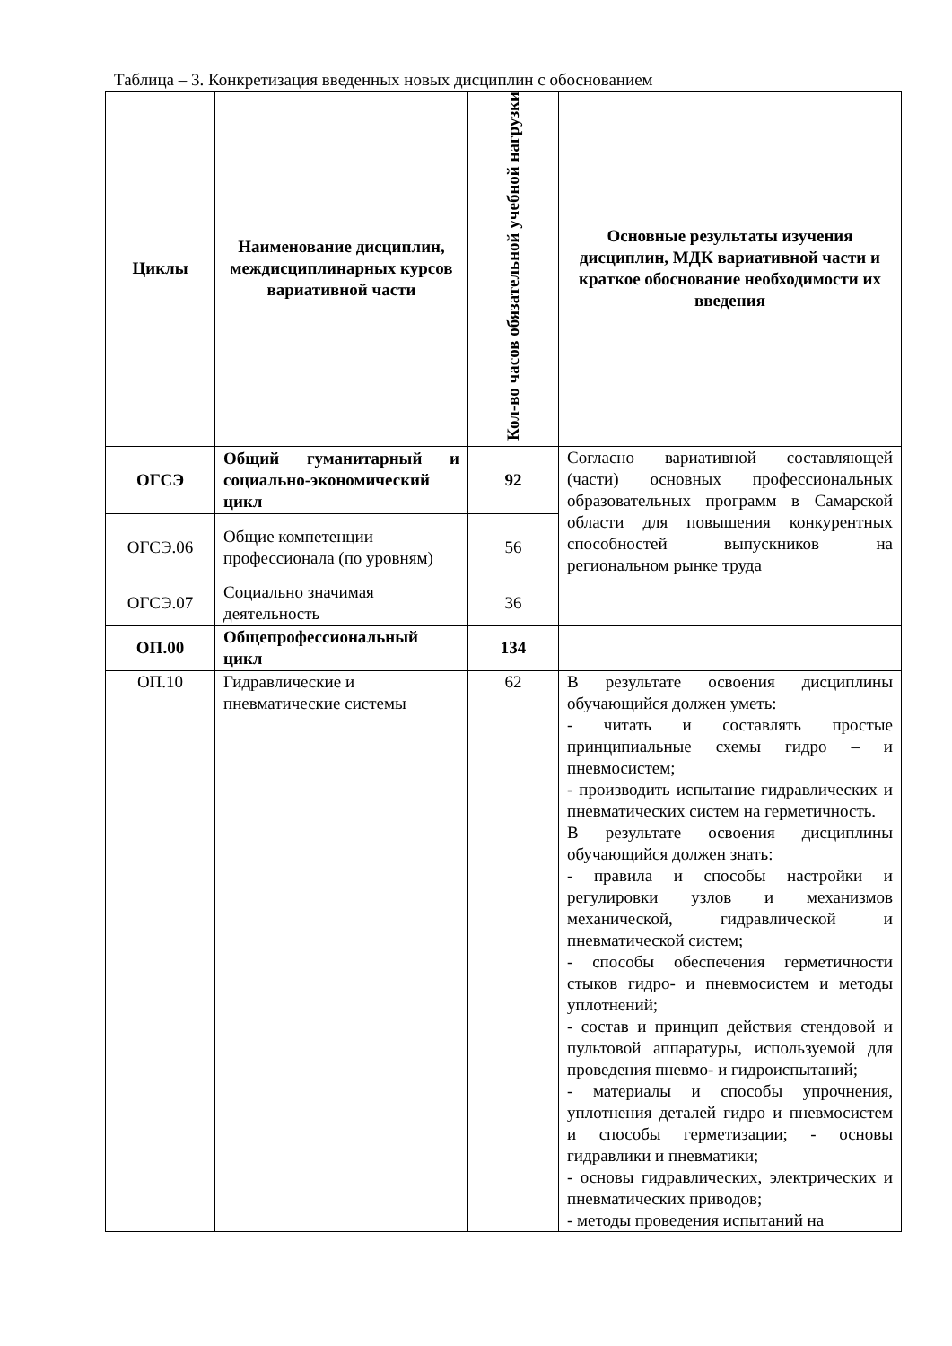Таблица – 3. Конкретизация введенных новых дисциплин с обоснованием
| Циклы | Наименование дисциплин, междисциплинарных курсов вариативной части | Кол-во часов обязательной учебной нагрузки | Основные результаты изучения дисциплин, МДК вариативной части и краткое обоснование необходимости их введения |
| --- | --- | --- | --- |
| ОГСЭ | Общий гуманитарный и социально-экономический цикл | 92 | Согласно вариативной составляющей (части) основных профессиональных образовательных программ в Самарской области для повышения конкурентных способностей выпускников на региональном рынке труда |
| ОГСЭ.06 | Общие компетенции профессионала (по уровням) | 56 | |
| ОГСЭ.07 | Социально значимая деятельность | 36 | |
| ОП.00 | Общепрофессиональный цикл | 134 | |
| ОП.10 | Гидравлические и пневматические системы | 62 | В результате освоения дисциплины обучающийся должен уметь: - читать и составлять простые принципиальные схемы гидро – и пневмосистем; - производить испытание гидравлических и пневматических систем на герметичность. В результате освоения дисциплины обучающийся должен знать: - правила и способы настройки и регулировки узлов и механизмов механической, гидравлической и пневматической систем; - способы обеспечения герметичности стыков гидро- и пневмосистем и методы уплотнений; - состав и принцип действия стендовой и пультовой аппаратуры, используемой для проведения пневмо- и гидроиспытаний; - материалы и способы упрочнения, уплотнения деталей гидро и пневмосистем и способы герметизации; - основы гидравлики и пневматики; - основы гидравлических, электрических и пневматических приводов; - методы проведения испытаний на |